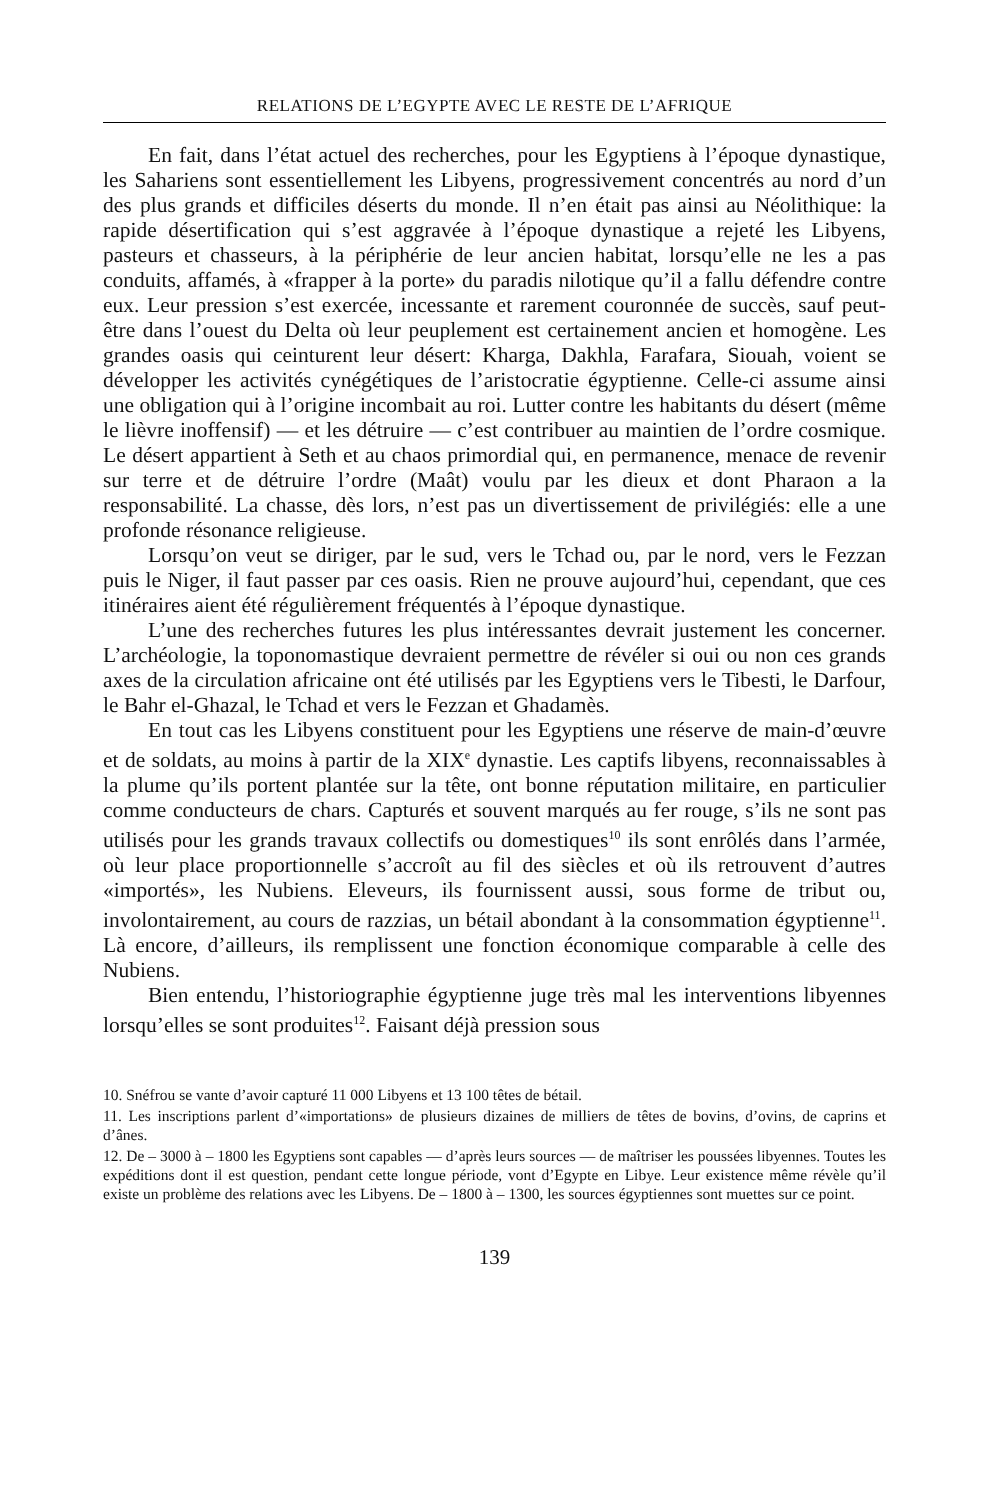RELATIONS DE L’EGYPTE AVEC LE RESTE DE L’AFRIQUE
En fait, dans l’état actuel des recherches, pour les Egyptiens à l’époque dynastique, les Sahariens sont essentiellement les Libyens, progressivement concentrés au nord d’un des plus grands et difficiles déserts du monde. Il n’en était pas ainsi au Néolithique: la rapide désertification qui s’est aggravée à l’époque dynastique a rejeté les Libyens, pasteurs et chasseurs, à la périphérie de leur ancien habitat, lorsqu’elle ne les a pas conduits, affamés, à «frapper à la porte» du paradis nilotique qu’il a fallu défendre contre eux. Leur pression s’est exercée, incessante et rarement couronnée de succès, sauf peut-être dans l’ouest du Delta où leur peuplement est certainement ancien et homogène. Les grandes oasis qui ceinturent leur désert: Kharga, Dakhla, Farafara, Siouah, voient se développer les activités cynégétiques de l’aristocratie égyptienne. Celle-ci assume ainsi une obligation qui à l’origine incombait au roi. Lutter contre les habitants du désert (même le lièvre inoffensif) — et les détruire — c’est contribuer au maintien de l’ordre cosmique. Le désert appartient à Seth et au chaos primordial qui, en permanence, menace de revenir sur terre et de détruire l’ordre (Maât) voulu par les dieux et dont Pharaon a la responsabilité. La chasse, dès lors, n’est pas un divertissement de privilégiés: elle a une profonde résonance religieuse.
Lorsqu’on veut se diriger, par le sud, vers le Tchad ou, par le nord, vers le Fezzan puis le Niger, il faut passer par ces oasis. Rien ne prouve aujourd’hui, cependant, que ces itinéraires aient été régulièrement fréquentés à l’époque dynastique.
L’une des recherches futures les plus intéressantes devrait justement les concerner. L’archéologie, la toponomastique devraient permettre de révéler si oui ou non ces grands axes de la circulation africaine ont été utilisés par les Egyptiens vers le Tibesti, le Darfour, le Bahr el-Ghazal, le Tchad et vers le Fezzan et Ghadamès.
En tout cas les Libyens constituent pour les Egyptiens une réserve de main-d’œuvre et de soldats, au moins à partir de la XIX<sup>e</sup> dynastie. Les captifs libyens, reconnaissables à la plume qu’ils portent plantée sur la tête, ont bonne réputation militaire, en particulier comme conducteurs de chars. Capturés et souvent marqués au fer rouge, s’ils ne sont pas utilisés pour les grands travaux collectifs ou domestiques<sup>10</sup> ils sont enrôlés dans l’armée, où leur place proportionnelle s’accroît au fil des siècles et où ils retrouvent d’autres «importés», les Nubiens. Eleveurs, ils fournissent aussi, sous forme de tribut ou, involontairement, au cours de razzias, un bétail abondant à la consommation égyptienne<sup>11</sup>. Là encore, d’ailleurs, ils remplissent une fonction économique comparable à celle des Nubiens.
Bien entendu, l’historiographie égyptienne juge très mal les interventions libyennes lorsqu’elles se sont produites<sup>12</sup>. Faisant déjà pression sous
10. Snéfrou se vante d’avoir capturé 11 000 Libyens et 13 100 têtes de bétail.
11. Les inscriptions parlent d’«importations» de plusieurs dizaines de milliers de têtes de bovins, d’ovins, de caprins et d’ânes.
12. De – 3000 à – 1800 les Egyptiens sont capables — d’après leurs sources — de maîtriser les poussées libyennes. Toutes les expéditions dont il est question, pendant cette longue période, vont d’Egypte en Libye. Leur existence même révèle qu’il existe un problème des relations avec les Libyens. De – 1800 à – 1300, les sources égyptiennes sont muettes sur ce point.
139